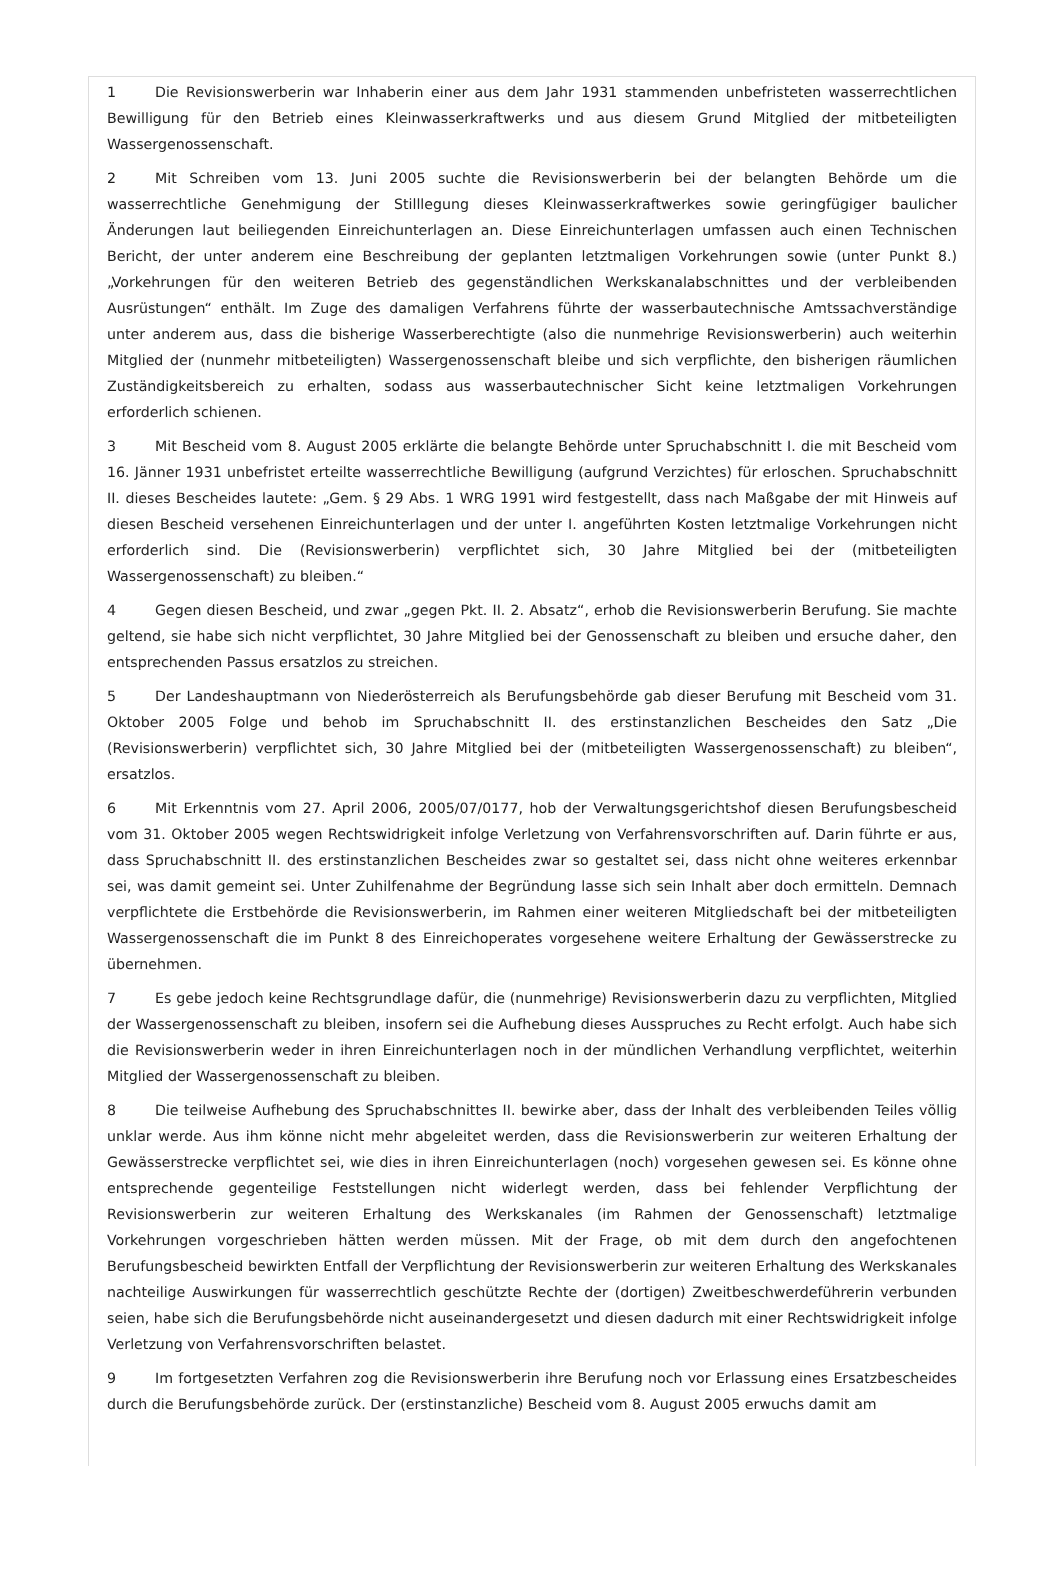1 Die Revisionswerberin war Inhaberin einer aus dem Jahr 1931 stammenden unbefristeten wasserrechtlichen Bewilligung für den Betrieb eines Kleinwasserkraftwerks und aus diesem Grund Mitglied der mitbeteiligten Wassergenossenschaft.
2 Mit Schreiben vom 13. Juni 2005 suchte die Revisionswerberin bei der belangten Behörde um die wasserrechtliche Genehmigung der Stilllegung dieses Kleinwasserkraftwerkes sowie geringfügiger baulicher Änderungen laut beiliegenden Einreichunterlagen an. Diese Einreichunterlagen umfassen auch einen Technischen Bericht, der unter anderem eine Beschreibung der geplanten letztmaligen Vorkehrungen sowie (unter Punkt 8.) „Vorkehrungen für den weiteren Betrieb des gegenständlichen Werkskanalabschnittes und der verbleibenden Ausrüstungen“ enthält. Im Zuge des damaligen Verfahrens führte der wasserbautechnische Amtssachverständige unter anderem aus, dass die bisherige Wasserberechtigte (also die nunmehrige Revisionswerberin) auch weiterhin Mitglied der (nunmehr mitbeteiligten) Wassergenossenschaft bleibe und sich verpflichte, den bisherigen räumlichen Zuständigkeitsbereich zu erhalten, sodass aus wasserbautechnischer Sicht keine letztmaligen Vorkehrungen erforderlich schienen.
3 Mit Bescheid vom 8. August 2005 erklärte die belangte Behörde unter Spruchabschnitt I. die mit Bescheid vom 16. Jänner 1931 unbefristet erteilte wasserrechtliche Bewilligung (aufgrund Verzichtes) für erloschen. Spruchabschnitt II. dieses Bescheides lautete: „Gem. § 29 Abs. 1 WRG 1991 wird festgestellt, dass nach Maßgabe der mit Hinweis auf diesen Bescheid versehenen Einreichunterlagen und der unter I. angeführten Kosten letztmalige Vorkehrungen nicht erforderlich sind. Die (Revisionswerberin) verpflichtet sich, 30 Jahre Mitglied bei der (mitbeteiligten Wassergenossenschaft) zu bleiben.“
4 Gegen diesen Bescheid, und zwar „gegen Pkt. II. 2. Absatz“, erhob die Revisionswerberin Berufung. Sie machte geltend, sie habe sich nicht verpflichtet, 30 Jahre Mitglied bei der Genossenschaft zu bleiben und ersuche daher, den entsprechenden Passus ersatzlos zu streichen.
5 Der Landeshauptmann von Niederösterreich als Berufungsbehörde gab dieser Berufung mit Bescheid vom 31. Oktober 2005 Folge und behob im Spruchabschnitt II. des erstinstanzlichen Bescheides den Satz „Die (Revisionswerberin) verpflichtet sich, 30 Jahre Mitglied bei der (mitbeteiligten Wassergenossenschaft) zu bleiben“, ersatzlos.
6 Mit Erkenntnis vom 27. April 2006, 2005/07/0177, hob der Verwaltungsgerichtshof diesen Berufungsbescheid vom 31. Oktober 2005 wegen Rechtswidrigkeit infolge Verletzung von Verfahrensvorschriften auf. Darin führte er aus, dass Spruchabschnitt II. des erstinstanzlichen Bescheides zwar so gestaltet sei, dass nicht ohne weiteres erkennbar sei, was damit gemeint sei. Unter Zuhilfenahme der Begründung lasse sich sein Inhalt aber doch ermitteln. Demnach verpflichtete die Erstbehörde die Revisionswerberin, im Rahmen einer weiteren Mitgliedschaft bei der mitbeteiligten Wassergenossenschaft die im Punkt 8 des Einreichoperates vorgesehene weitere Erhaltung der Gewässerstrecke zu übernehmen.
7 Es gebe jedoch keine Rechtsgrundlage dafür, die (nunmehrige) Revisionswerberin dazu zu verpflichten, Mitglied der Wassergenossenschaft zu bleiben, insofern sei die Aufhebung dieses Ausspruches zu Recht erfolgt. Auch habe sich die Revisionswerberin weder in ihren Einreichunterlagen noch in der mündlichen Verhandlung verpflichtet, weiterhin Mitglied der Wassergenossenschaft zu bleiben.
8 Die teilweise Aufhebung des Spruchabschnittes II. bewirke aber, dass der Inhalt des verbleibenden Teiles völlig unklar werde. Aus ihm könne nicht mehr abgeleitet werden, dass die Revisionswerberin zur weiteren Erhaltung der Gewässerstrecke verpflichtet sei, wie dies in ihren Einreichunterlagen (noch) vorgesehen gewesen sei. Es könne ohne entsprechende gegenteilige Feststellungen nicht widerlegt werden, dass bei fehlender Verpflichtung der Revisionswerberin zur weiteren Erhaltung des Werkskanales (im Rahmen der Genossenschaft) letztmalige Vorkehrungen vorgeschrieben hätten werden müssen. Mit der Frage, ob mit dem durch den angefochtenen Berufungsbescheid bewirkten Entfall der Verpflichtung der Revisionswerberin zur weiteren Erhaltung des Werkskanales nachteilige Auswirkungen für wasserrechtlich geschützte Rechte der (dortigen) Zweitbeschwerdeführerin verbunden seien, habe sich die Berufungsbehörde nicht auseinandergesetzt und diesen dadurch mit einer Rechtswidrigkeit infolge Verletzung von Verfahrensvorschriften belastet.
9 Im fortgesetzten Verfahren zog die Revisionswerberin ihre Berufung noch vor Erlassung eines Ersatzbescheides durch die Berufungsbehörde zurück. Der (erstinstanzliche) Bescheid vom 8. August 2005 erwuchs damit am